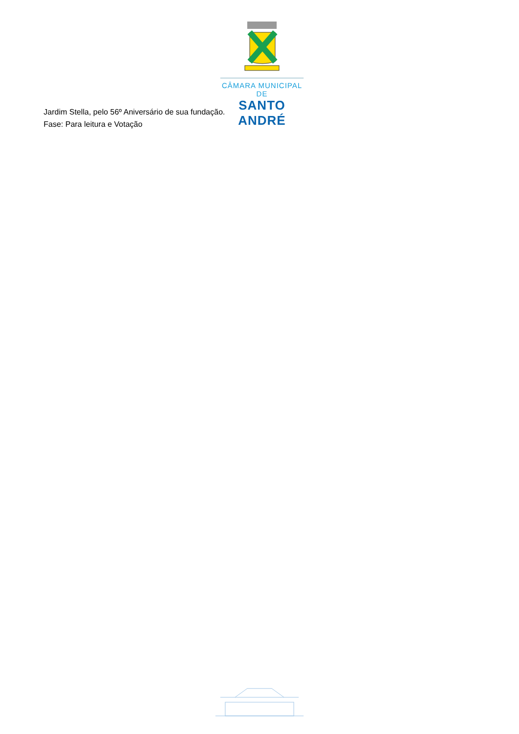CÂMARA MUNICIPAL DE
SANTO ANDRÉ
Jardim Stella, pelo 56º Aniversário de sua fundação.
Fase: Para leitura e Votação